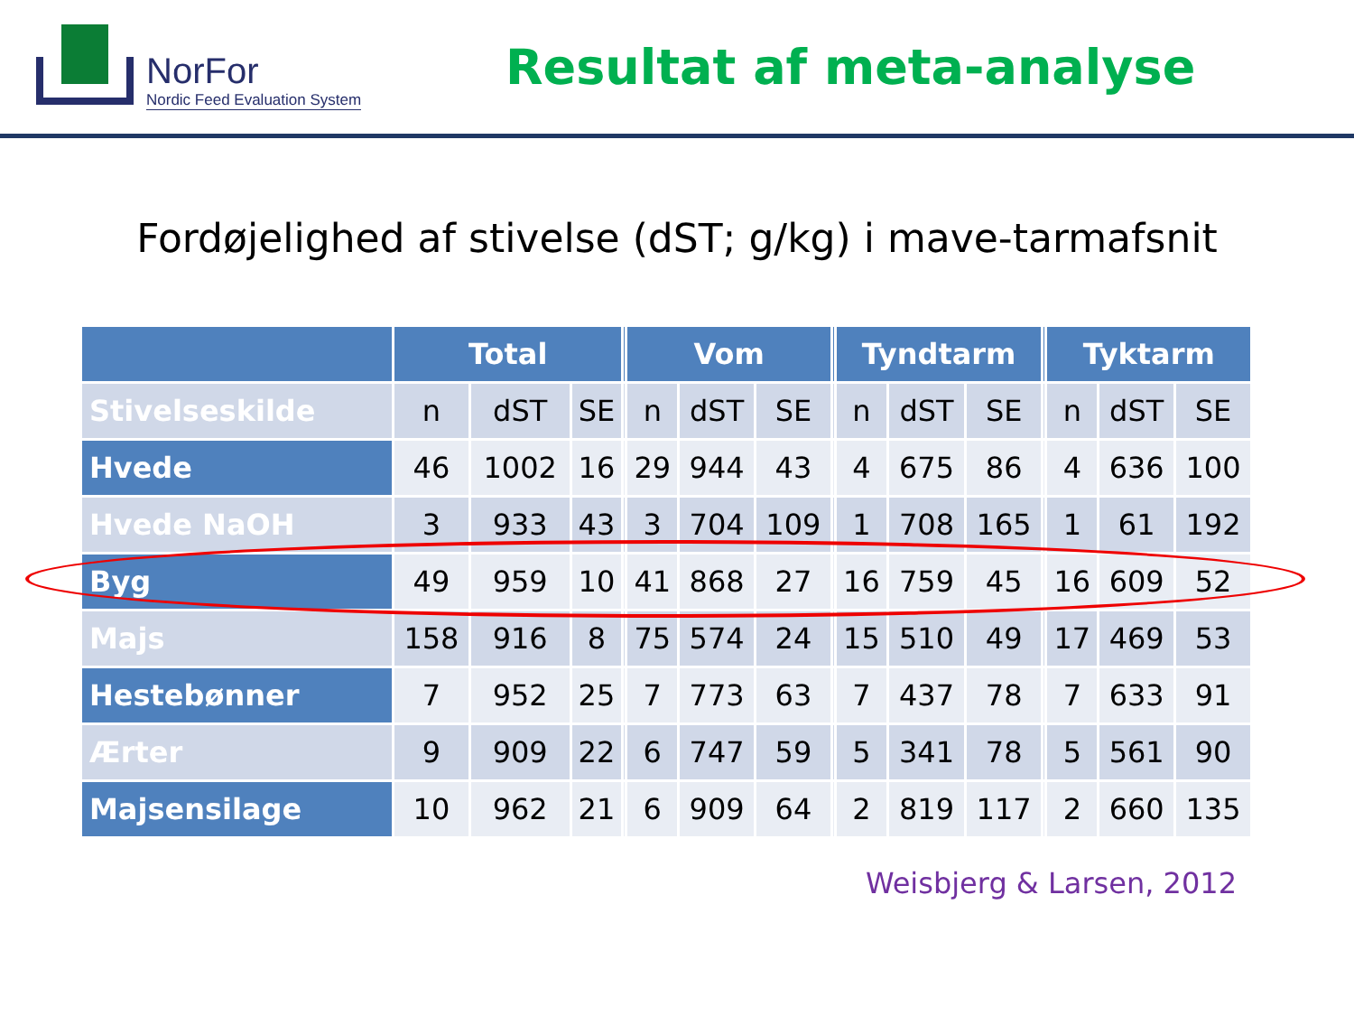NorFor
Nordic Feed Evaluation System
Resultat af meta-analyse
Fordøjelighed af stivelse (dST; g/kg) i mave-tarmafsnit
| | Total | | | | Vom | | | | Tyndtarm | | | | Tyktarm | | |
| --- | --- | --- | --- | --- | --- | --- | --- | --- | --- | --- | --- | --- | --- | --- | --- |
| Stivelseskilde | n | dST | SE | | n | dST | SE | | n | dST | SE | | n | dST | SE |
| Hvede | 46 | 1002 | 16 | | 29 | 944 | 43 | | 4 | 675 | 86 | | 4 | 636 | 100 |
| Hvede NaOH | 3 | 933 | 43 | | 3 | 704 | 109 | | 1 | 708 | 165 | | 1 | 61 | 192 |
| Byg | 49 | 959 | 10 | | 41 | 868 | 27 | | 16 | 759 | 45 | | 16 | 609 | 52 |
| Majs | 158 | 916 | 8 | | 75 | 574 | 24 | | 15 | 510 | 49 | | 17 | 469 | 53 |
| Hestebønner | 7 | 952 | 25 | | 7 | 773 | 63 | | 7 | 437 | 78 | | 7 | 633 | 91 |
| Ærter | 9 | 909 | 22 | | 6 | 747 | 59 | | 5 | 341 | 78 | | 5 | 561 | 90 |
| Majsensilage | 10 | 962 | 21 | | 6 | 909 | 64 | | 2 | 819 | 117 | | 2 | 660 | 135 |
Weisbjerg & Larsen, 2012